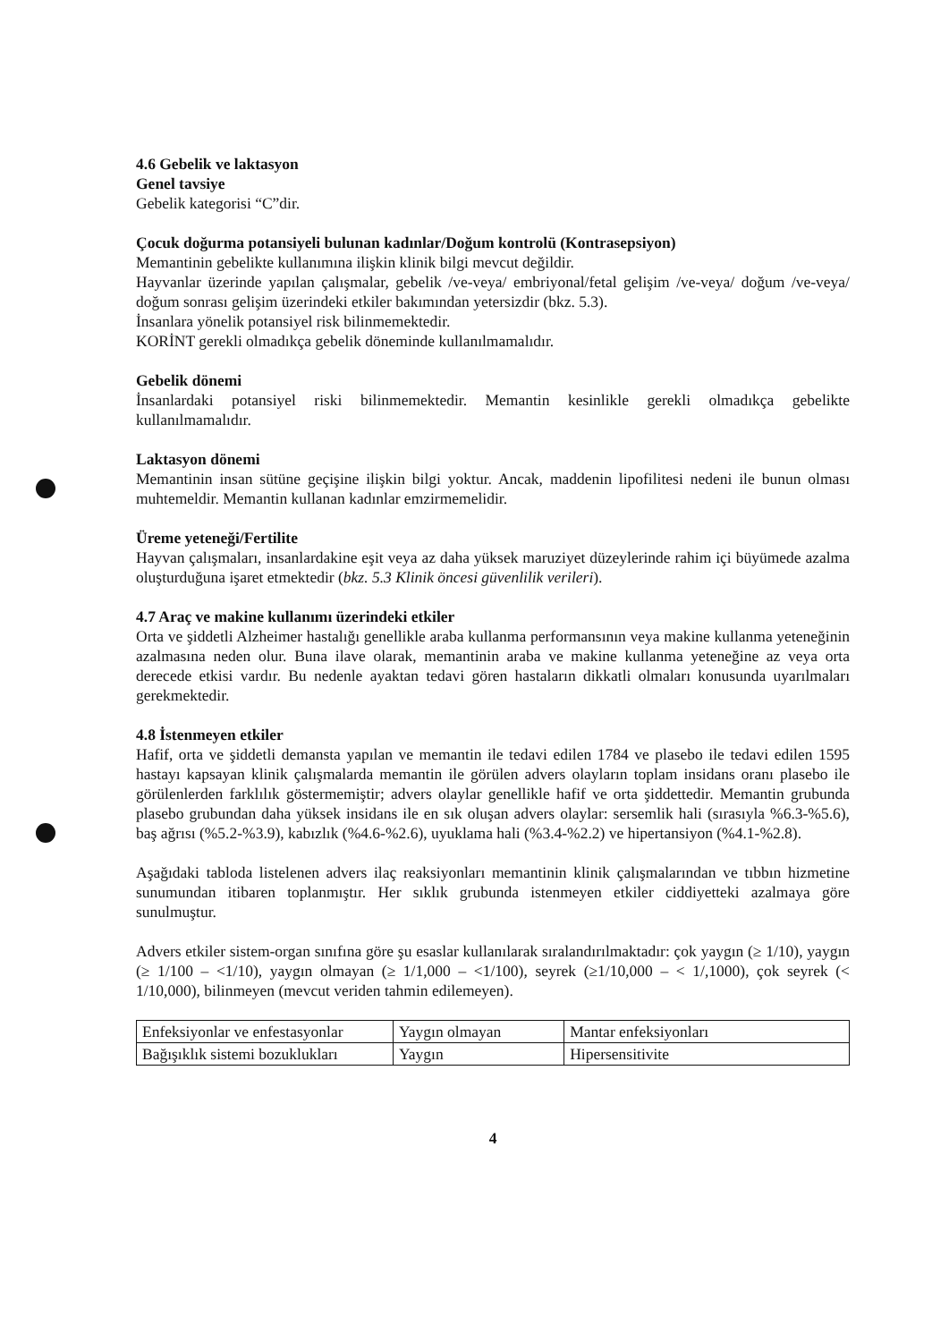4.6 Gebelik ve laktasyon
Genel tavsiye
Gebelik kategorisi “C”dir.
Çocuk doğurma potansiyeli bulunan kadınlar/Doğum kontrolü (Kontrasepsiyon)
Memantinin gebelikte kullanımına ilişkin klinik bilgi mevcut değildir.
Hayvanlar üzerinde yapılan çalışmalar, gebelik /ve-veya/ embriyonal/fetal gelişim /ve-veya/ doğum /ve-veya/ doğum sonrası gelişim üzerindeki etkiler bakımından yetersizdir (bkz. 5.3).
İnsanlara yönelik potansiyel risk bilinmemektedir.
KORİNT gerekli olmadıkça gebelik döneminde kullanılmamalıdır.
Gebelik dönemi
İnsanlardaki potansiyel riski bilinmemektedir. Memantin kesinlikle gerekli olmadıkça gebelikte kullanılmamalıdır.
Laktasyon dönemi
Memantinin insan sütüne geçişine ilişkin bilgi yoktur. Ancak, maddenin lipofilitesi nedeni ile bunun olması muhtemeldir. Memantin kullanan kadınlar emzirmemelidir.
Üreme yeteneği/Fertilite
Hayvan çalışmaları, insanlardakine eşit veya az daha yüksek maruziyet düzeylerinde rahim içi büyümede azalma oluşturduğuna işaret etmektedir (bkz. 5.3 Klinik öncesi güvenlilik verileri).
4.7 Araç ve makine kullanımı üzerindeki etkiler
Orta ve şiddetli Alzheimer hastalığı genellikle araba kullanma performansının veya makine kullanma yeteneğinin azalmasına neden olur. Buna ilave olarak, memantinin araba ve makine kullanma yeteneğine az veya orta derecede etkisi vardır. Bu nedenle ayaktan tedavi gören hastaların dikkatli olmaları konusunda uyarılmaları gerekmektedir.
4.8 İstenmeyen etkiler
Hafif, orta ve şiddetli demansta yapılan ve memantin ile tedavi edilen 1784 ve plasebo ile tedavi edilen 1595 hastayı kapsayan klinik çalışmalarda memantin ile görülen advers olayların toplam insidans oranı plasebo ile görülenlerden farklılık göstermemiştir; advers olaylar genellikle hafif ve orta şiddettedir. Memantin grubunda plasebo grubundan daha yüksek insidans ile en sık oluşan advers olaylar: sersemlik hali (sırasıyla %6.3-%5.6), baş ağrısı (%5.2-%3.9), kabızlık (%4.6-%2.6), uyuklama hali (%3.4-%2.2) ve hipertansiyon (%4.1-%2.8).
Aşağıdaki tabloda listelenen advers ilaç reaksiyonları memantinin klinik çalışmalarından ve tıbbın hizmetine sunumundan itibaren toplanmıştır. Her sıklık grubunda istenmeyen etkiler ciddiyetteki azalmaya göre sunulmuştur.
Advers etkiler sistem-organ sınıfına göre şu esaslar kullanılarak sıralandırılmaktadır: çok yaygın (≥ 1/10), yaygın (≥ 1/100 – <1/10), yaygın olmayan (≥ 1/1,000 – <1/100), seyrek (≥1/10,000 – < 1/,1000), çok seyrek (< 1/10,000), bilinmeyen (mevcut veriden tahmin edilemeyen).
| Enfeksiyonlar ve enfestasyonlar | Yaygın olmayan | Mantar enfeksiyonları |
| Bağışıklık sistemi bozuklukları | Yaygın | Hipersensitivite |
4